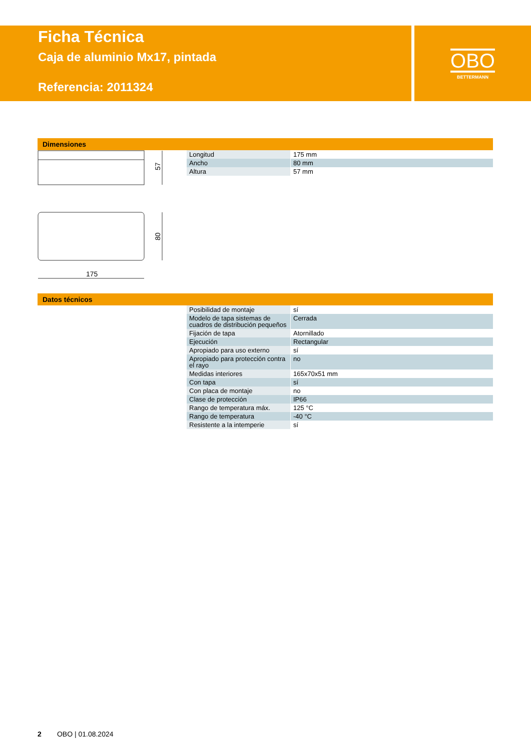Ficha Técnica
Caja de aluminio Mx17, pintada
Referencia: 2011324
OBO
BETTERMANN
Dimensiones
57
80
175
| Longitud | 175 mm |
| Ancho | 80 mm |
| Altura | 57 mm |
Datos técnicos
| Posibilidad de montaje | sí |
| Modelo de tapa sistemas de cuadros de distribución pequeños | Cerrada |
| Fijación de tapa | Atornillado |
| Ejecución | Rectangular |
| Apropiado para uso externo | sí |
| Apropiado para protección contra el rayo | no |
| Medidas interiores | 165x70x51 mm |
| Con tapa | sí |
| Con placa de montaje | no |
| Clase de protección | IP66 |
| Rango de temperatura máx. | 125 °C |
| Rango de temperatura | -40 °C |
| Resistente a la intemperie | sí |
2 OBO | 01.08.2024